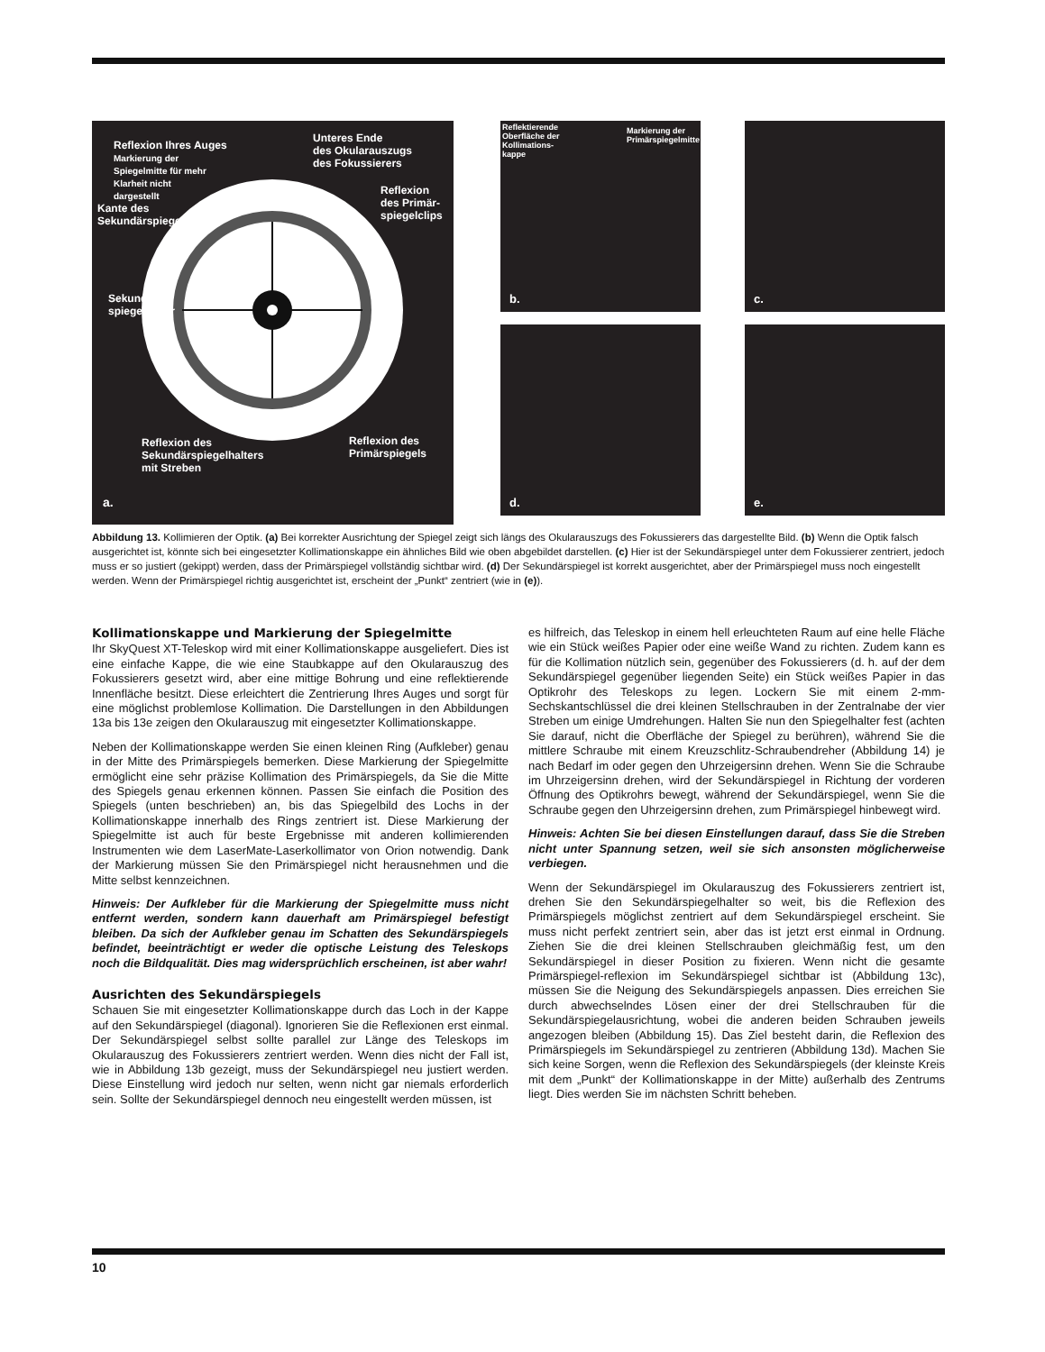Reflexion Ihres Auges
Markierung der
Spiegelmitte für mehr
Klarheit nicht
dargestellt
Unteres Ende
des Okularauszugs
des Fokussierers
Reflexion
des Primär-
spiegelclips
Kante des
Sekundärspiegels
Sekundär-
spiegelhalter
Reflexion des
Sekundärspiegelhalters
mit Streben
Reflexion des
Primärspiegels
a.
Reflektierende
Oberfläche der
Kollimations-
kappe
Markierung der
Primärspiegelmitte
b.
c.
d. e.
Abbildung 13. Kollimieren der Optik. (a) Bei korrekter Ausrichtung der Spiegel zeigt sich längs des Okularauszugs des Fokussierers das dargestellte Bild. (b) Wenn die Optik falsch ausgerichtet ist, könnte sich bei eingesetzter Kollimationskappe ein ähnliches Bild wie oben abgebildet darstellen. (c) Hier ist der Sekundärspiegel unter dem Fokussierer zentriert, jedoch muss er so justiert (gekippt) werden, dass der Primärspiegel vollständig sichtbar wird. (d) Der Sekundärspiegel ist korrekt ausgerichtet, aber der Primärspiegel muss noch eingestellt werden. Wenn der Primärspiegel richtig ausgerichtet ist, erscheint der „Punkt“ zentriert (wie in (e)).
Kollimationskappe und Markierung der Spiegelmitte
Ihr SkyQuest XT-Teleskop wird mit einer Kollimationskappe ausgeliefert. Dies ist eine einfache Kappe, die wie eine Staubkappe auf den Okularauszug des Fokussierers gesetzt wird, aber eine mittige Bohrung und eine reflektierende Innenfläche besitzt. Diese erleichtert die Zentrierung Ihres Auges und sorgt für eine möglichst problemlose Kollimation. Die Darstellungen in den Abbildungen 13a bis 13e zeigen den Okularauszug mit eingesetzter Kollimationskappe.
Neben der Kollimationskappe werden Sie einen kleinen Ring (Aufkleber) genau in der Mitte des Primärspiegels bemerken. Diese Markierung der Spiegelmitte ermöglicht eine sehr präzise Kollimation des Primärspiegels, da Sie die Mitte des Spiegels genau erkennen können. Passen Sie einfach die Position des Spiegels (unten beschrieben) an, bis das Spiegelbild des Lochs in der Kollimationskappe innerhalb des Rings zentriert ist. Diese Markierung der Spiegelmitte ist auch für beste Ergebnisse mit anderen kollimierenden Instrumenten wie dem LaserMate-Laserkollimator von Orion notwendig. Dank der Markierung müssen Sie den Primärspiegel nicht herausnehmen und die Mitte selbst kennzeichnen.
Hinweis: Der Aufkleber für die Markierung der Spiegelmitte muss nicht entfernt werden, sondern kann dauerhaft am Primärspiegel befestigt bleiben. Da sich der Aufkleber genau im Schatten des Sekundärspiegels befindet, beeinträchtigt er weder die optische Leistung des Teleskops noch die Bildqualität. Dies mag widersprüchlich erscheinen, ist aber wahr!
Ausrichten des Sekundärspiegels
Schauen Sie mit eingesetzter Kollimationskappe durch das Loch in der Kappe auf den Sekundärspiegel (diagonal). Ignorieren Sie die Reflexionen erst einmal. Der Sekundärspiegel selbst sollte parallel zur Länge des Teleskops im Okularauszug des Fokussierers zentriert werden. Wenn dies nicht der Fall ist, wie in Abbildung 13b gezeigt, muss der Sekundärspiegel neu justiert werden. Diese Einstellung wird jedoch nur selten, wenn nicht gar niemals erforderlich sein. Sollte der Sekundärspiegel dennoch neu eingestellt werden müssen, ist
es hilfreich, das Teleskop in einem hell erleuchteten Raum auf eine helle Fläche wie ein Stück weißes Papier oder eine weiße Wand zu richten. Zudem kann es für die Kollimation nützlich sein, gegenüber des Fokussierers (d. h. auf der dem Sekundärspiegel gegenüber liegenden Seite) ein Stück weißes Papier in das Optikrohr des Teleskops zu legen. Lockern Sie mit einem 2-mm-Sechskantschlüssel die drei kleinen Stellschrauben in der Zentralnabe der vier Streben um einige Umdrehungen. Halten Sie nun den Spiegelhalter fest (achten Sie darauf, nicht die Oberfläche der Spiegel zu berühren), während Sie die mittlere Schraube mit einem Kreuzschlitz-Schraubendreher (Abbildung 14) je nach Bedarf im oder gegen den Uhrzeigersinn drehen. Wenn Sie die Schraube im Uhrzeigersinn drehen, wird der Sekundärspiegel in Richtung der vorderen Öffnung des Optikrohrs bewegt, während der Sekundärspiegel, wenn Sie die Schraube gegen den Uhrzeigersinn drehen, zum Primärspiegel hinbewegt wird.
Hinweis: Achten Sie bei diesen Einstellungen darauf, dass Sie die Streben nicht unter Spannung setzen, weil sie sich ansonsten möglicherweise verbiegen.
Wenn der Sekundärspiegel im Okularauszug des Fokussierers zentriert ist, drehen Sie den Sekundärspiegelhalter so weit, bis die Reflexion des Primärspiegels möglichst zentriert auf dem Sekundärspiegel erscheint. Sie muss nicht perfekt zentriert sein, aber das ist jetzt erst einmal in Ordnung. Ziehen Sie die drei kleinen Stellschrauben gleichmäßig fest, um den Sekundärspiegel in dieser Position zu fixieren. Wenn nicht die gesamte Primärspiegel-reflexion im Sekundärspiegel sichtbar ist (Abbildung 13c), müssen Sie die Neigung des Sekundärspiegels anpassen. Dies erreichen Sie durch abwechselndes Lösen einer der drei Stellschrauben für die Sekundärspiegelausrichtung, wobei die anderen beiden Schrauben jeweils angezogen bleiben (Abbildung 15). Das Ziel besteht darin, die Reflexion des Primärspiegels im Sekundärspiegel zu zentrieren (Abbildung 13d). Machen Sie sich keine Sorgen, wenn die Reflexion des Sekundärspiegels (der kleinste Kreis mit dem „Punkt“ der Kollimationskappe in der Mitte) außerhalb des Zentrums liegt. Dies werden Sie im nächsten Schritt beheben.
10